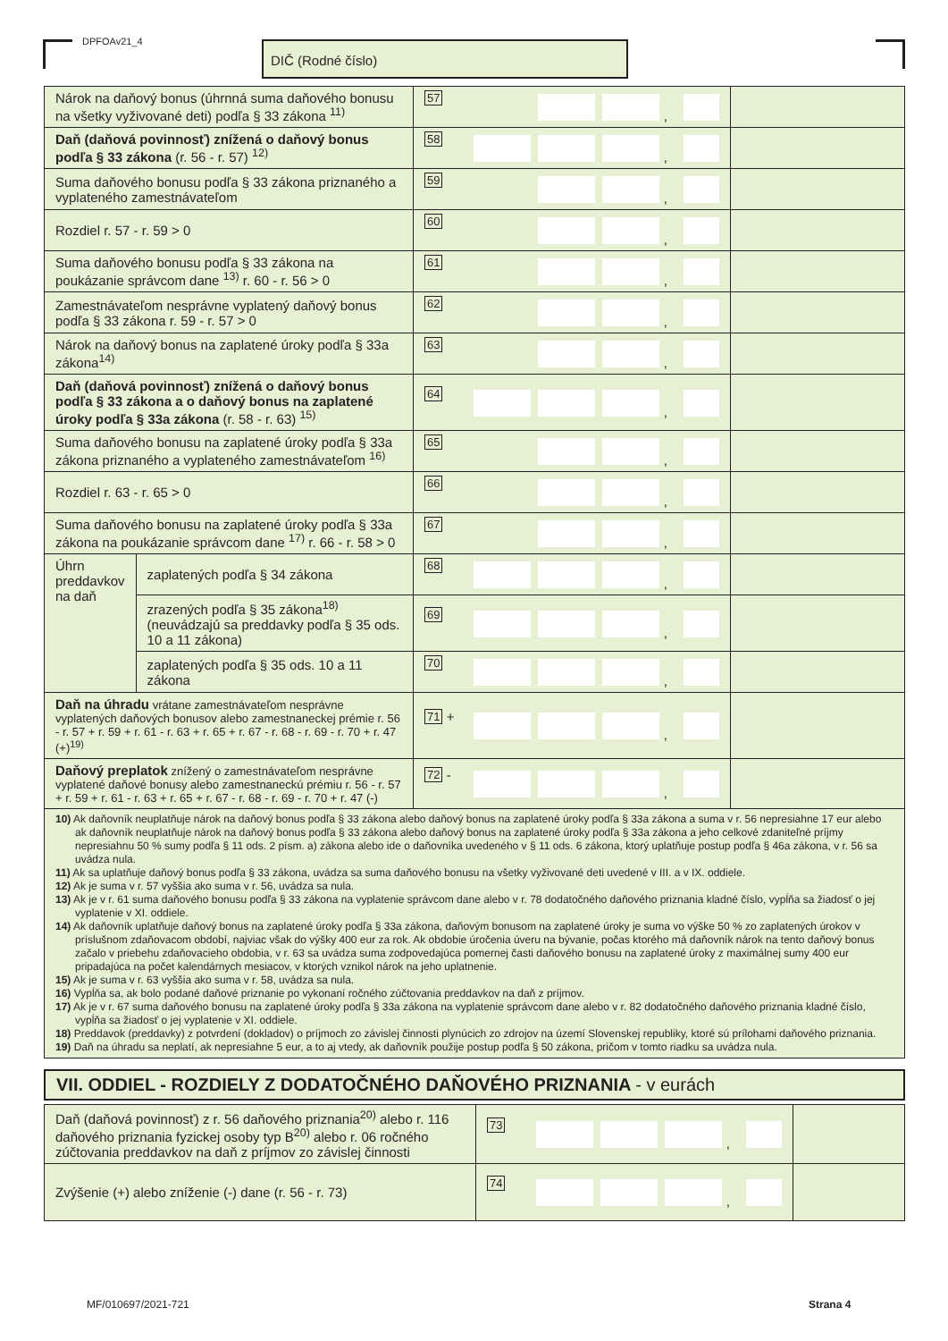DPFOAv21_4 DIČ (Rodné číslo)
| Nárok na daňový bonus (úhrnná suma daňového bonusu na všetky vyživované deti) podľa § 33 zákona <sup>11)</sup> | | 57 , | |
| Daň (daňová povinnosť) znížená o daňový bonus podľa § 33 zákona (r. 56 - r. 57) <sup>12)</sup> | | 58 , | |
| Suma daňového bonusu podľa § 33 zákona priznaného a vyplateného zamestnávateľom | | 59 , | |
| Rozdiel r. 57 - r. 59 > 0 | | 60 , | |
| Suma daňového bonusu podľa § 33 zákona na poukázanie správcom dane <sup>13)</sup> r. 60 - r. 56 > 0 | | 61 , | |
| Zamestnávateľom nesprávne vyplatený daňový bonus podľa § 33 zákona r. 59 - r. 57 > 0 | | 62 , | |
| Nárok na daňový bonus na zaplatené úroky podľa § 33a zákona<sup>14)</sup> | | 63 , | |
| Daň (daňová povinnosť) znížená o daňový bonus podľa § 33 zákona a o daňový bonus na zaplatené úroky podľa § 33a zákona (r. 58 - r. 63) <sup>15)</sup> | | 64 , | |
| Suma daňového bonusu na zaplatené úroky podľa § 33a zákona priznaného a vyplateného zamestnávateľom <sup>16)</sup> | | 65 , | |
| Rozdiel r. 63 - r. 65 > 0 | | 66 , | |
| Suma daňového bonusu na zaplatené úroky podľa § 33a zákona na poukázanie správcom dane <sup>17)</sup> r. 66 - r. 58 > 0 | | 67 , | |
| Úhrn preddavkov na daň | zaplatených podľa § 34 zákona | 68 , | |
| | zrazených podľa § 35 zákona<sup>18)</sup> (neuvádzajú sa preddavky podľa § 35 ods. 10 a 11 zákona) | 69 , | |
| | zaplatených podľa § 35 ods. 10 a 11 zákona | 70 , | |
| Daň na úhradu vrátane zamestnávateľom nesprávne vyplatených daňových bonusov alebo zamestnaneckej prémie r. 56 - r. 57 + r. 59 + r. 61 - r. 63 + r. 65 + r. 67 - r. 68 - r. 69 - r. 70 + r. 47 (+)<sup>19)</sup> | | 71 + , | |
| Daňový preplatok znížený o zamestnávateľom nesprávne vyplatené daňové bonusy alebo zamestnaneckú prémiu r. 56 - r. 57 + r. 59 + r. 61 - r. 63 + r. 65 + r. 67 - r. 68 - r. 69 - r. 70 + r. 47 (-) | | 72 - , | |
| 10) Ak daňovník neuplatňuje nárok na daňový bonus podľa § 33 zákona alebo daňový bonus na zaplatené úroky podľa § 33a zákona a suma v r. 56 nepresiahne 17 eur alebo ak daňovník neuplatňuje nárok na daňový bonus podľa § 33 zákona alebo daňový bonus na zaplatené úroky podľa § 33a zákona a jeho celkové zdaniteľné príjmy nepresiahnu 50 % sumy podľa § 11 ods. 2 písm. a) zákona alebo ide o daňovníka uvedeného v § 11 ods. 6 zákona, ktorý uplatňuje postup podľa § 46a zákona, v r. 56 sa uvádza nula. 11) Ak sa uplatňuje daňový bonus podľa § 33 zákona, uvádza sa suma daňového bonusu na všetky vyživované deti uvedené v III. a v IX. oddiele. 12) Ak je suma v r. 57 vyššia ako suma v r. 56, uvádza sa nula. 13) Ak je v r. 61 suma daňového bonusu podľa § 33 zákona na vyplatenie správcom dane alebo v r. 78 dodatočného daňového priznania kladné číslo, vypĺňa sa žiadosť o jej vyplatenie v XI. oddiele. 14) Ak daňovník uplatňuje daňový bonus na zaplatené úroky podľa § 33a zákona, daňovým bonusom na zaplatené úroky je suma vo výške 50 % zo zaplatených úrokov v príslušnom zdaňovacom období, najviac však do výšky 400 eur za rok. Ak obdobie úročenia úveru na bývanie, počas ktorého má daňovník nárok na tento daňový bonus začalo v priebehu zdaňovacieho obdobia, v r. 63 sa uvádza suma zodpovedajúca pomernej časti daňového bonusu na zaplatené úroky z maximálnej sumy 400 eur pripadajúca na počet kalendárnych mesiacov, v ktorých vznikol nárok na jeho uplatnenie. 15) Ak je suma v r. 63 vyššia ako suma v r. 58, uvádza sa nula. 16) Vypĺňa sa, ak bolo podané daňové priznanie po vykonaní ročného zúčtovania preddavkov na daň z príjmov. 17) Ak je v r. 67 suma daňového bonusu na zaplatené úroky podľa § 33a zákona na vyplatenie správcom dane alebo v r. 82 dodatočného daňového priznania kladné číslo, vypĺňa sa žiadosť o jej vyplatenie v XI. oddiele. 18) Preddavok (preddavky) z potvrdení (dokladov) o príjmoch zo závislej činnosti plynúcich zo zdrojov na území Slovenskej republiky, ktoré sú prílohami daňového priznania. 19) Daň na úhradu sa neplatí, ak nepresiahne 5 eur, a to aj vtedy, ak daňovník použije postup podľa § 50 zákona, pričom v tomto riadku sa uvádza nula. | | | |
VII. ODDIEL - ROZDIELY Z DODATOČNÉHO DAŇOVÉHO PRIZNANIA - v eurách
| Daň (daňová povinnosť) z r. 56 daňového priznania<sup>20)</sup> alebo r. 116 daňového priznania fyzickej osoby typ B<sup>20)</sup> alebo r. 06 ročného zúčtovania preddavkov na daň z príjmov zo závislej činnosti | 73 , | |
| Zvýšenie (+) alebo zníženie (-) dane (r. 56 - r. 73) | 74 , | |
MF/010697/2021-721 Strana 4